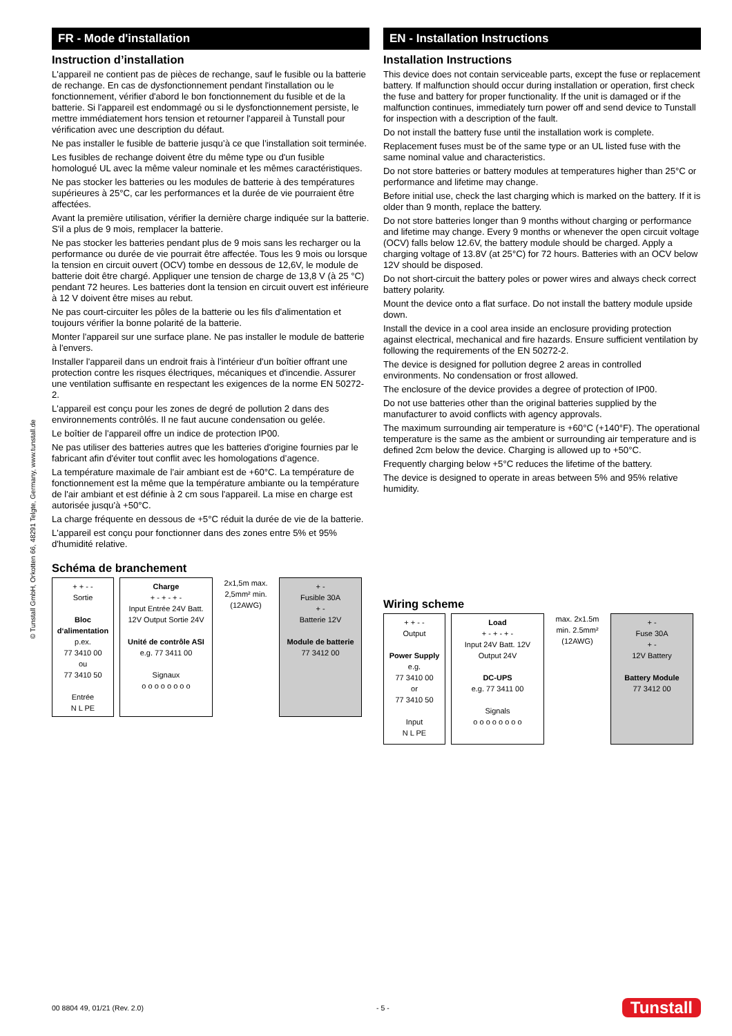© Tunstall GmbH, Orkotten 66, 48291 Telgte, Germany, www.tunstall.de
FR - Mode d'installation
Instruction d’installation
L'appareil ne contient pas de pièces de rechange, sauf le fusible ou la batterie de rechange. En cas de dysfonctionnement pendant l'installation ou le fonctionnement, vérifier d'abord le bon fonctionnement du fusible et de la batterie. Si l'appareil est endommagé ou si le dysfonctionnement persiste, le mettre immédiatement hors tension et retourner l'appareil à Tunstall pour vérification avec une description du défaut.
Ne pas installer le fusible de batterie jusqu’à ce que l’installation soit terminée.
Les fusibles de rechange doivent être du même type ou d'un fusible homologué UL avec la même valeur nominale et les mêmes caractéristiques.
Ne pas stocker les batteries ou les modules de batterie à des températures supérieures à 25°C, car les performances et la durée de vie pourraient être affectées.
Avant la première utilisation, vérifier la dernière charge indiquée sur la batterie. S'il a plus de 9 mois, remplacer la batterie.
Ne pas stocker les batteries pendant plus de 9 mois sans les recharger ou la performance ou durée de vie pourrait être affectée. Tous les 9 mois ou lorsque la tension en circuit ouvert (OCV) tombe en dessous de 12,6V, le module de batterie doit être chargé. Appliquer une tension de charge de 13,8 V (à 25 °C) pendant 72 heures. Les batteries dont la tension en circuit ouvert est inférieure à 12 V doivent être mises au rebut.
Ne pas court-circuiter les pôles de la batterie ou les fils d'alimentation et toujours vérifier la bonne polarité de la batterie.
Monter l'appareil sur une surface plane. Ne pas installer le module de batterie à l'envers.
Installer l'appareil dans un endroit frais à l'intérieur d'un boîtier offrant une protection contre les risques électriques, mécaniques et d'incendie. Assurer une ventilation suffisante en respectant les exigences de la norme EN 50272-2.
L'appareil est conçu pour les zones de degré de pollution 2 dans des environnements contrôlés. Il ne faut aucune condensation ou gelée.
Le boîtier de l'appareil offre un indice de protection IP00.
Ne pas utiliser des batteries autres que les batteries d'origine fournies par le fabricant afin d'éviter tout conflit avec les homologations d’agence.
La température maximale de l'air ambiant est de +60°C. La température de fonctionnement est la même que la température ambiante ou la température de l'air ambiant et est définie à 2 cm sous l'appareil. La mise en charge est autorisée jusqu'à +50°C.
La charge fréquente en dessous de +5°C réduit la durée de vie de la batterie.
L'appareil est conçu pour fonctionner dans des zones entre 5% et 95% d'humidité relative.
Schéma de branchement
+ + - -
Sortie
Bloc d‘alimentation
p.ex.
77 3410 00
ou
77 3410 50
Entrée
N L PE
Charge
+ - + - + -
Input Entrée 24V Batt. 12V Output Sortie 24V
Unité de contrôle ASI
e.g. 77 3411 00
Signaux
o o o o o o o o
2x1,5m max. 2,5mm² min. (12AWG)
+ -
Fusible 30A
+ -
Batterie 12V
Module de batterie
77 3412 00
EN - Installation Instructions
Installation Instructions
This device does not contain serviceable parts, except the fuse or replacement battery. If malfunction should occur during installation or operation, first check the fuse and battery for proper functionality. If the unit is damaged or if the malfunction continues, immediately turn power off and send device to Tunstall for inspection with a description of the fault.
Do not install the battery fuse until the installation work is complete.
Replacement fuses must be of the same type or an UL listed fuse with the same nominal value and characteristics.
Do not store batteries or battery modules at temperatures higher than 25°C or performance and lifetime may change.
Before initial use, check the last charging which is marked on the battery. If it is older than 9 month, replace the battery.
Do not store batteries longer than 9 months without charging or performance and lifetime may change. Every 9 months or whenever the open circuit voltage (OCV) falls below 12.6V, the battery module should be charged. Apply a charging voltage of 13.8V (at 25°C) for 72 hours. Batteries with an OCV below 12V should be disposed.
Do not short-circuit the battery poles or power wires and always check correct battery polarity.
Mount the device onto a flat surface. Do not install the battery module upside down.
Install the device in a cool area inside an enclosure providing protection against electrical, mechanical and fire hazards. Ensure sufficient ventilation by following the requirements of the EN 50272-2.
The device is designed for pollution degree 2 areas in controlled environments. No condensation or frost allowed.
The enclosure of the device provides a degree of protection of IP00.
Do not use batteries other than the original batteries supplied by the manufacturer to avoid conflicts with agency approvals.
The maximum surrounding air temperature is +60°C (+140°F). The operational temperature is the same as the ambient or surrounding air temperature and is defined 2cm below the device. Charging is allowed up to +50°C.
Frequently charging below +5°C reduces the lifetime of the battery.
The device is designed to operate in areas between 5% and 95% relative humidity.
Wiring scheme
+ + - -
Output
Power Supply
e.g.
77 3410 00
or
77 3410 50
Input
N L PE
Load
+ - + - + -
Input 24V Batt. 12V Output 24V
DC-UPS
e.g. 77 3411 00
Signals
o o o o o o o o
max. 2x1.5m min. 2.5mm² (12AWG)
+ -
Fuse 30A
+ -
12V Battery
Battery Module
77 3412 00
00 8804 49, 01/21 (Rev. 2.0) - 5 - Tunstall